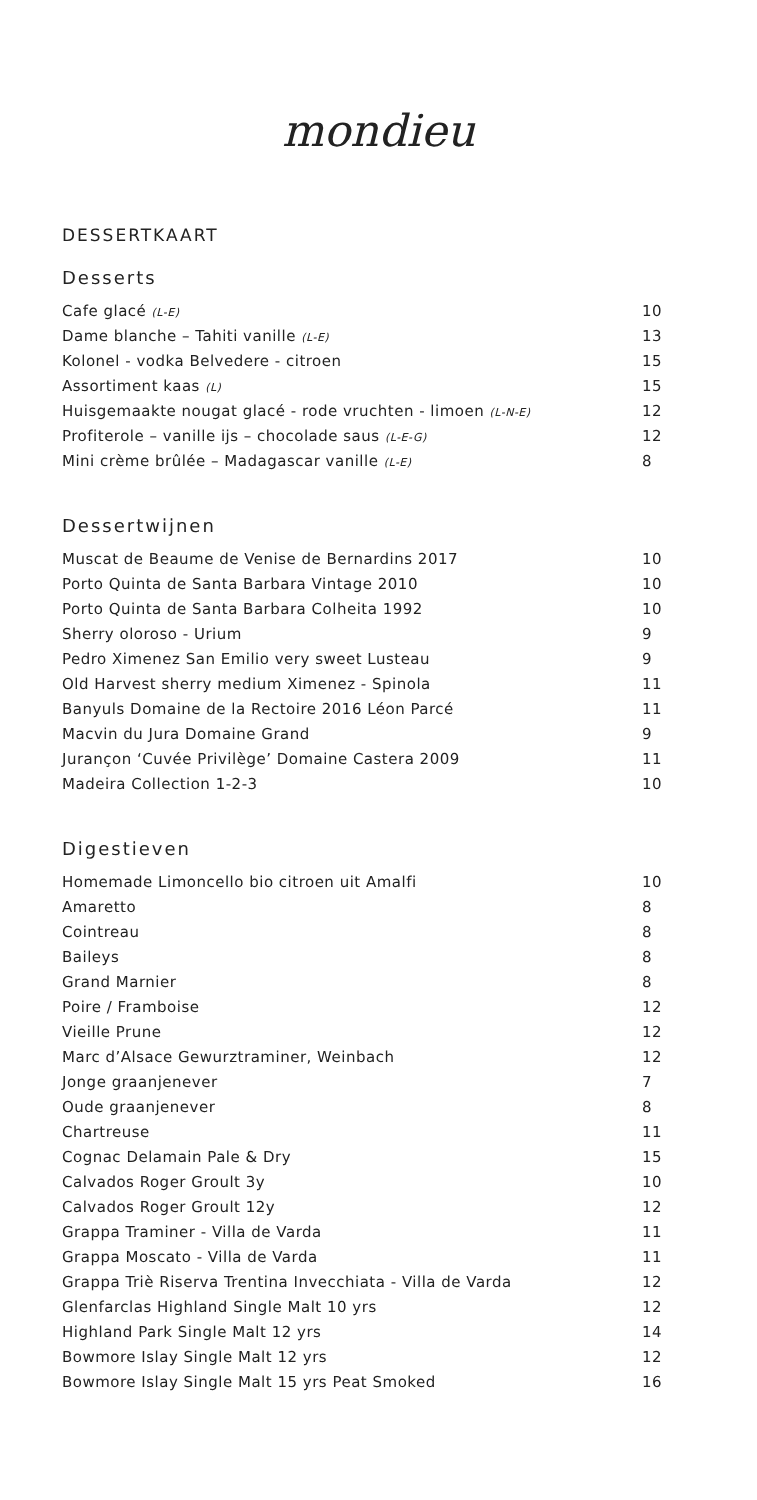mondieu
DESSERTKAART
Desserts
| Cafe glacé (L-E) | 10 |
| Dame blanche – Tahiti vanille (L-E) | 13 |
| Kolonel - vodka Belvedere - citroen | 15 |
| Assortiment kaas (L) | 15 |
| Huisgemaakte nougat glacé - rode vruchten - limoen (L-N-E) | 12 |
| Profiterole – vanille ijs – chocolade saus (L-E-G) | 12 |
| Mini crème brûlée – Madagascar vanille (L-E) | 8 |
Dessertwijnen
| Muscat de Beaume de Venise de Bernardins 2017 | 10 |
| Porto Quinta de Santa Barbara Vintage 2010 | 10 |
| Porto Quinta de Santa Barbara Colheita 1992 | 10 |
| Sherry oloroso - Urium | 9 |
| Pedro Ximenez San Emilio very sweet Lusteau | 9 |
| Old Harvest sherry medium Ximenez - Spinola | 11 |
| Banyuls Domaine de la Rectoire 2016 Léon Parcé | 11 |
| Macvin du Jura Domaine Grand | 9 |
| Jurançon ‘Cuvée Privilège’ Domaine Castera 2009 | 11 |
| Madeira Collection 1-2-3 | 10 |
Digestieven
| Homemade Limoncello bio citroen uit Amalfi | 10 |
| Amaretto | 8 |
| Cointreau | 8 |
| Baileys | 8 |
| Grand Marnier | 8 |
| Poire / Framboise | 12 |
| Vieille Prune | 12 |
| Marc d’Alsace Gewurztraminer, Weinbach | 12 |
| Jonge graanjenever | 7 |
| Oude graanjenever | 8 |
| Chartreuse | 11 |
| Cognac Delamain Pale & Dry | 15 |
| Calvados Roger Groult 3y | 10 |
| Calvados Roger Groult 12y | 12 |
| Grappa Traminer - Villa de Varda | 11 |
| Grappa Moscato - Villa de Varda | 11 |
| Grappa Triè Riserva Trentina Invecchiata - Villa de Varda | 12 |
| Glenfarclas Highland Single Malt 10 yrs | 12 |
| Highland Park Single Malt 12 yrs | 14 |
| Bowmore Islay Single Malt 12 yrs | 12 |
| Bowmore Islay Single Malt 15 yrs Peat Smoked | 16 |